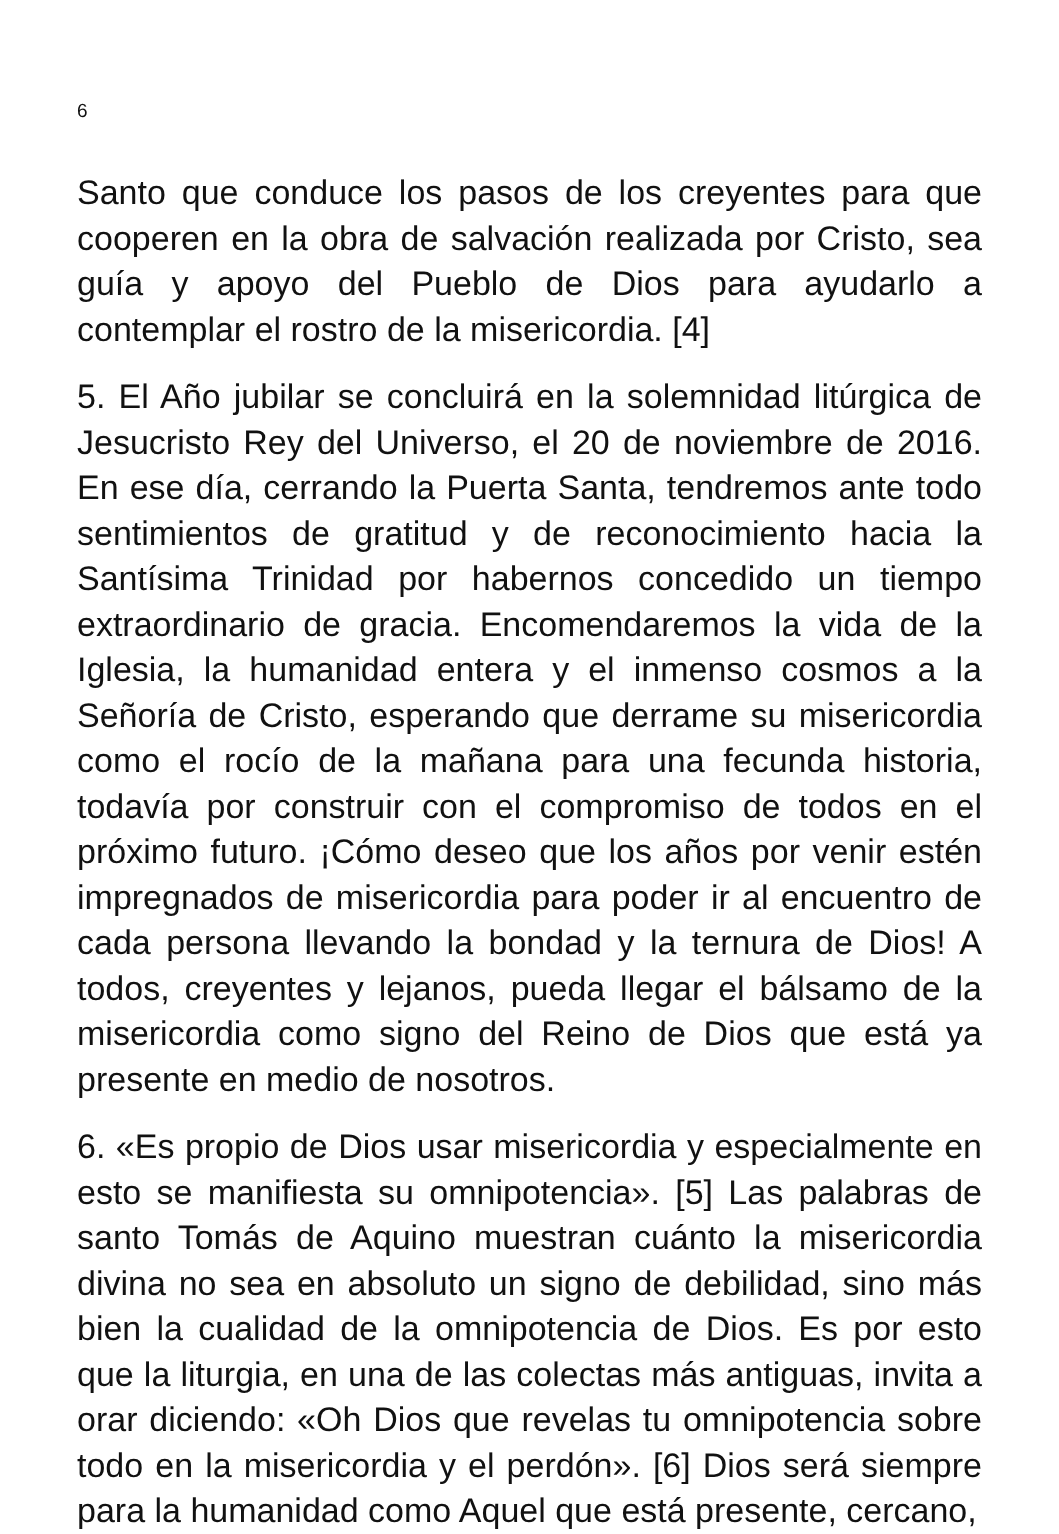6
Santo que conduce los pasos de los creyentes para que cooperen en la obra de salvación realizada por Cristo, sea guía y apoyo del Pueblo de Dios para ayudarlo a contemplar el rostro de la misericordia. [4]
5. El Año jubilar se concluirá en la solemnidad litúrgica de Jesucristo Rey del Universo, el 20 de noviembre de 2016. En ese día, cerrando la Puerta Santa, tendremos ante todo sentimientos de gratitud y de reconocimiento hacia la Santísima Trinidad por habernos concedido un tiempo extraordinario de gracia. Encomendaremos la vida de la Iglesia, la humanidad entera y el inmenso cosmos a la Señoría de Cristo, esperando que derrame su misericordia como el rocío de la mañana para una fecunda historia, todavía por construir con el compromiso de todos en el próximo futuro. ¡Cómo deseo que los años por venir estén impregnados de misericordia para poder ir al encuentro de cada persona llevando la bondad y la ternura de Dios! A todos, creyentes y lejanos, pueda llegar el bálsamo de la misericordia como signo del Reino de Dios que está ya presente en medio de nosotros.
6. «Es propio de Dios usar misericordia y especialmente en esto se manifiesta su omnipotencia». [5] Las palabras de santo Tomás de Aquino muestran cuánto la misericordia divina no sea en absoluto un signo de debilidad, sino más bien la cualidad de la omnipotencia de Dios. Es por esto que la liturgia, en una de las colectas más antiguas, invita a orar diciendo: «Oh Dios que revelas tu omnipotencia sobre todo en la misericordia y el perdón». [6] Dios será siempre para la humanidad como Aquel que está presente, cercano,